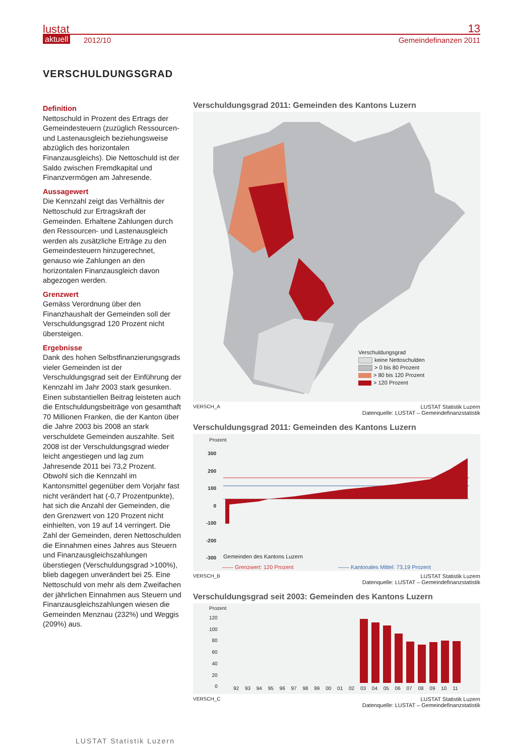lustat
aktuell 2012/10
13
Gemeindefinanzen 2011
VERSCHULDUNGSGRAD
Definition
Nettoschuld in Prozent des Ertrags der Gemeindesteuern (zuzüglich Ressourcen- und Lastenausgleich beziehungsweise abzüglich des horizontalen Finanzausgleichs). Die Nettoschuld ist der Saldo zwischen Fremdkapital und Finanzvermögen am Jahresende.
Aussagewert
Die Kennzahl zeigt das Verhältnis der Nettoschuld zur Ertragskraft der Gemeinden. Erhaltene Zahlungen durch den Ressourcen- und Lastenausgleich werden als zusätzliche Erträge zu den Gemeindesteuern hinzugerechnet, genauso wie Zahlungen an den horizontalen Finanzausgleich davon abgezogen werden.
Grenzwert
Gemäss Verordnung über den Finanzhaushalt der Gemeinden soll der Verschuldungsgrad 120 Prozent nicht übersteigen.
Ergebnisse
Dank des hohen Selbstfinanzierungsgrads vieler Gemeinden ist der Verschuldungsgrad seit der Einführung der Kennzahl im Jahr 2003 stark gesunken. Einen substantiellen Beitrag leisteten auch die Entschuldungsbeiträge von gesamthaft 70 Millionen Franken, die der Kanton über die Jahre 2003 bis 2008 an stark verschuldete Gemeinden auszahlte. Seit 2008 ist der Verschuldungsgrad wieder leicht angestiegen und lag zum Jahresende 2011 bei 73,2 Prozent.
Obwohl sich die Kennzahl im Kantonsmittel gegenüber dem Vorjahr fast nicht verändert hat (-0,7 Prozentpunkte), hat sich die Anzahl der Gemeinden, die den Grenzwert von 120 Prozent nicht einhielten, von 19 auf 14 verringert. Die Zahl der Gemeinden, deren Nettoschulden die Einnahmen eines Jahres aus Steuern und Finanzausgleichszahlungen überstiegen (Verschuldungsgrad >100%), blieb dagegen unverändert bei 25. Eine Nettoschuld von mehr als dem Zweifachen der jährlichen Einnahmen aus Steuern und Finanzausgleichszahlungen wiesen die Gemeinden Menznau (232%) und Weggis (209%) aus.
Verschuldungsgrad 2011: Gemeinden des Kantons Luzern
Verschuldungsgrad
keine Nettoschulden
> 0 bis 80 Prozent
> 80 bis 120 Prozent
> 120 Prozent
VERSCH_A LUSTAT Statistik Luzern
Datenquelle: LUSTAT – Gemeindefinanzstatistik
Verschuldungsgrad 2011: Gemeinden des Kantons Luzern
Prozent
300
200
100
0
-100
-200
-300
Gemeinden des Kantons Luzern
—— Grenzwert: 120 Prozent
—— Kantonales Mittel: 73,19 Prozent
VERSCH_B LUSTAT Statistik Luzern
Datenquelle: LUSTAT – Gemeindefinanzstatistik
Verschuldungsgrad seit 2003: Gemeinden des Kantons Luzern
Prozent
120
100
80
60
40
20
0
92 93 94 95 96 97 98 99 00 01 02 03 04 05 06 07 08 09 10 11
VERSCH_C LUSTAT Statistik Luzern
Datenquelle: LUSTAT – Gemeindefinanzstatistik
LUSTAT Statistik Luzern